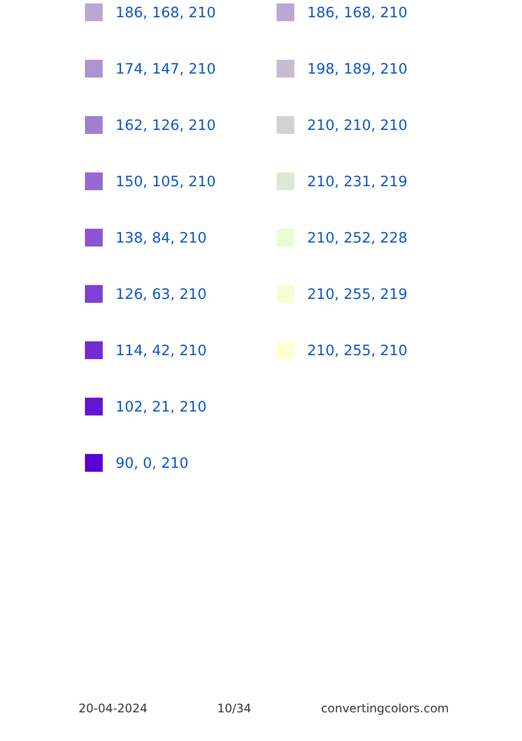186, 168, 210
174, 147, 210
162, 126, 210
150, 105, 210
138, 84, 210
126, 63, 210
114, 42, 210
102, 21, 210
90, 0, 210
186, 168, 210
198, 189, 210
210, 210, 210
210, 231, 219
210, 252, 228
210, 255, 219
210, 255, 210
20-04-2024 10/34 convertingcolors.com